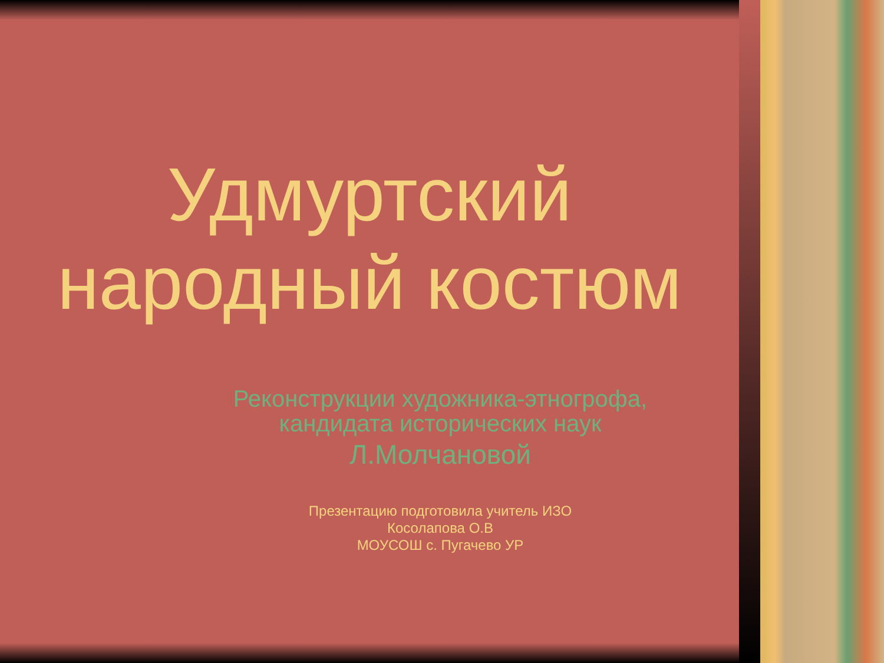Удмуртский
народный костюм
Реконструкции художника-этногрофа,
кандидата исторических наук
Л.Молчановой
Презентацию подготовила учитель ИЗО
Косолапова О.В
МОУСОШ с. Пугачево УР